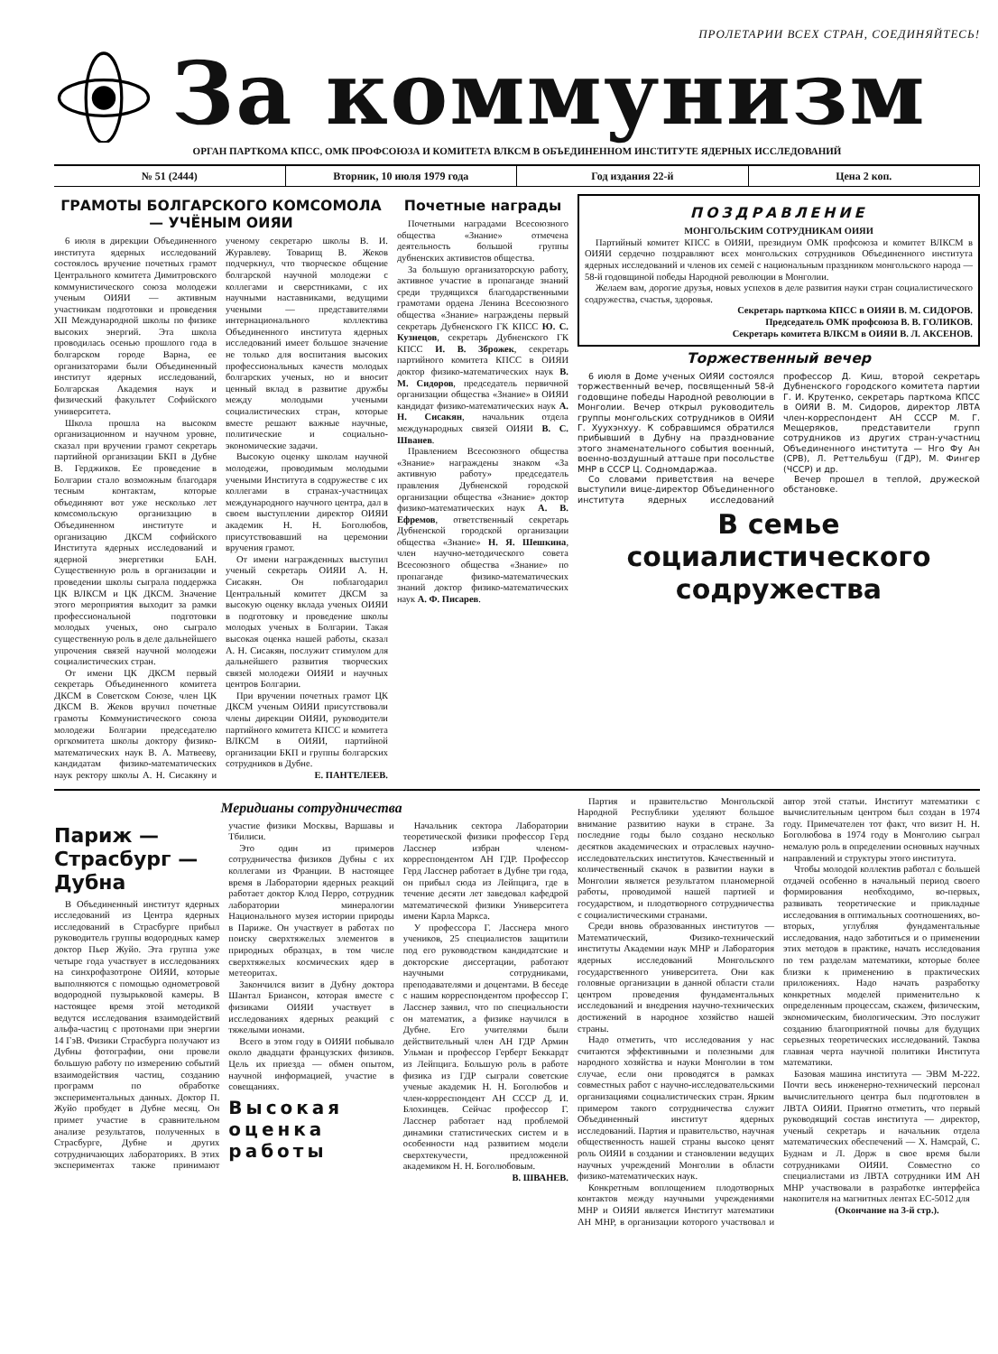ПРОЛЕТАРИИ ВСЕХ СТРАН, СОЕДИНЯЙТЕСЬ!
За коммунизм
ОРГАН ПАРТКОМА КПСС, ОМК ПРОФСОЮЗА И КОМИТЕТА ВЛКСМ В ОБЪЕДИНЕННОМ ИНСТИТУТЕ ЯДЕРНЫХ ИССЛЕДОВАНИЙ
№ 51 (2444) Вторник, 10 июля 1979 года Год издания 22-й Цена 2 коп.
ГРАМОТЫ БОЛГАРСКОГО КОМСОМОЛА — УЧЁНЫМ ОИЯИ
6 июля в дирекции Объединенного института ядерных исследований состоялось вручение почетных грамот Центрального комитета Димитровского коммунистического союза молодежи ученым ОИЯИ — активным участникам подготовки и проведения XII Международной школы по физике высоких энергий. Эта школа проводилась осенью прошлого года в болгарском городе Варна, ее организаторами были Объединенный институт ядерных исследований, Болгарская Академия наук и физический факультет Софийского университета.
Школа прошла на высоком организационном и научном уровне, сказал при вручении грамот секретарь партийной организации БКП в Дубне В. Герджиков. Ее проведение в Болгарии стало возможным благодаря тесным контактам, которые объединяют вот уже несколько лет комсомольскую организацию в Объединенном институте и организацию ДКСМ софийского Института ядерных исследований и ядерной энергетики БАН. Существенную роль в организации и проведении школы сыграла поддержка ЦК ВЛКСМ и ЦК ДКСМ. Значение этого мероприятия выходит за рамки профессиональной подготовки молодых ученых, оно сыграло существенную роль в деле дальнейшего упрочения связей научной молодежи социалистических стран.
От имени ЦК ДКСМ первый секретарь Объединенного комитета ДКСМ в Советском Союзе, член ЦК ДКСМ В. Жеков вручил почетные грамоты Коммунистического союза молодежи Болгарии председателю оргкомитета школы доктору физико-математических наук В. А. Матвееву, кандидатам физико-математических наук ректору школы А. Н. Сисакяну и ученому секретарю школы В. И. Журавлеву. Товарищ В. Жеков подчеркнул, что творческое общение болгарской научной молодежи с коллегами и сверстниками, с их научными наставниками, ведущими учеными — представителями интернационального коллектива Объединенного института ядерных исследований имеет большое значение не только для воспитания высоких профессиональных качеств молодых болгарских ученых, но и вносит ценный вклад в развитие дружбы между молодыми учеными социалистических стран, которые вместе решают важные научные, политические и социально-экономические задачи.
Высокую оценку школам научной молодежи, проводимым молодыми учеными Института в содружестве с их коллегами в странах-участницах международного научного центра, дал в своем выступлении директор ОИЯИ академик Н. Н. Боголюбов, присутствовавший на церемонии вручения грамот.
От имени награжденных выступил ученый секретарь ОИЯИ А. Н. Сисакян. Он поблагодарил Центральный комитет ДКСМ за высокую оценку вклада ученых ОИЯИ в подготовку и проведение школы молодых ученых в Болгарии. Такая высокая оценка нашей работы, сказал А. Н. Сисакян, послужит стимулом для дальнейшего развития творческих связей молодежи ОИЯИ и научных центров Болгарии.
При вручении почетных грамот ЦК ДКСМ ученым ОИЯИ присутствовали члены дирекции ОИЯИ, руководители партийного комитета КПСС и комитета ВЛКСМ в ОИЯИ, партийной организации БКП и группы болгарских сотрудников в Дубне.
Е. ПАНТЕЛЕЕВ.
Почетные награды
Почетными наградами Всесоюзного общества «Знание» отмечена деятельность большой группы дубненских активистов общества.
За большую организаторскую работу, активное участие в пропаганде знаний среди трудящихся благодарственными грамотами ордена Ленина Всесоюзного общества «Знание» награждены первый секретарь Дубненского ГК КПСС Ю. С. Кузнецов, секретарь Дубненского ГК КПСС И. В. Зброжек, секретарь партийного комитета КПСС в ОИЯИ доктор физико-математических наук В. М. Сидоров, председатель первичной организации общества «Знание» в ОИЯИ кандидат физико-математических наук А. Н. Сисакян, начальник отдела международных связей ОИЯИ В. С. Шванев.
Правлением Всесоюзного общества «Знание» награждены знаком «За активную работу» председатель правления Дубненской городской организации общества «Знание» доктор физико-математических наук А. В. Ефремов, ответственный секретарь Дубненской городской организации общества «Знание» Н. Я. Шешкина, член научно-методического совета Всесоюзного общества «Знание» по пропаганде физико-математических знаний доктор физико-математических наук А. Ф. Писарев.
ПОЗДРАВЛЕНИЕ
МОНГОЛЬСКИМ СОТРУДНИКАМ ОИЯИ
Партийный комитет КПСС в ОИЯИ, президиум ОМК профсоюза и комитет ВЛКСМ в ОИЯИ сердечно поздравляют всех монгольских сотрудников Объединенного института ядерных исследований и членов их семей с национальным праздником монгольского народа — 58-й годовщиной победы Народной революции в Монголии.
Желаем вам, дорогие друзья, новых успехов в деле развития науки стран социалистического содружества, счастья, здоровья.
Секретарь парткома КПСС в ОИЯИ В. М. СИДОРОВ.
Председатель ОМК профсоюза В. В. ГОЛИКОВ.
Секретарь комитета ВЛКСМ в ОИЯИ В. Л. АКСЕНОВ.
Торжественный вечер
6 июля в Доме ученых ОИЯИ состоялся торжественный вечер, посвященный 58-й годовщине победы Народной революции в Монголии. Вечер открыл руководитель группы монгольских сотрудников в ОИЯИ Г. Хуухэнхуу. К собравшимся обратился прибывший в Дубну на празднование этого знаменательного события военный, военно-воздушный атташе при посольстве МНР в СССР Ц. Содномдаржаа.
Со словами приветствия на вечере выступили вице-директор Объединенного института ядерных исследований профессор Д. Киш, второй секретарь Дубненского городского комитета партии Г. И. Крутенко, секретарь парткома КПСС в ОИЯИ В. М. Сидоров, директор ЛВТА член-корреспондент АН СССР М. Г. Мещеряков, представители групп сотрудников из других стран-участниц Объединенного института — Нго Фу Ан (СРВ), Л. Реттельбуш (ГДР), М. Фингер (ЧССР) и др.
Вечер прошел в теплой, дружеской обстановке.
В семье социалистического содружества
Меридианы сотрудничества
Париж — Страсбург — Дубна
В Объединенный институт ядерных исследований из Центра ядерных исследований в Страсбурге прибыл руководитель группы водородных камер доктор Пьер Жуйо. Эта группа уже четыре года участвует в исследованиях на синхрофазотроне ОИЯИ, которые выполняются с помощью однометровой водородной пузырьковой камеры. В настоящее время этой методикой ведутся исследования взаимодействий альфа-частиц с протонами при энергии 14 ГэВ. Физики Страсбурга получают из Дубны фотографии, они провели большую работу по измерению событий взаимодействия частиц, созданию программ по обработке экспериментальных данных. Доктор П. Жуйо пробудет в Дубне месяц. Он примет участие в сравнительном анализе результатов, полученных в Страсбурге, Дубне и других сотрудничающих лабораториях. В этих экспериментах также принимают участие физики Москвы, Варшавы и Тбилиси.
Это один из примеров сотрудничества физиков Дубны с их коллегами из Франции. В настоящее время в Лаборатории ядерных реакций работает доктор Клод Перро, сотрудник лаборатории минералогии Национального музея истории природы в Париже. Он участвует в работах по поиску сверхтяжелых элементов в природных образцах, в том числе сверхтяжелых космических ядер в метеоритах.
Закончился визит в Дубну доктора Шантал Бриансон, которая вместе с физиками ОИЯИ участвует в исследованиях ядерных реакций с тяжелыми ионами.
Всего в этом году в ОИЯИ побывало около двадцати французских физиков. Цель их приезда — обмен опытом, научной информацией, участие в совещаниях.
Высокая оценка работы
Начальник сектора Лаборатории теоретической физики профессор Герд Ласснер избран членом-корреспондентом АН ГДР. Профессор Герд Ласснер работает в Дубне три года, он прибыл сюда из Лейпцига, где в течение десяти лет заведовал кафедрой математической физики Университета имени Карла Маркса.
У профессора Г. Ласснера много учеников, 25 специалистов защитили под его руководством кандидатские и докторские диссертации, работают научными сотрудниками, преподавателями и доцентами. В беседе с нашим корреспондентом профессор Г. Ласснер заявил, что по специальности он математик, а физике научился в Дубне. Его учителями были действительный член АН ГДР Армин Ульман и профессор Герберт Беккардт из Лейпцига. Большую роль в работе физика из ГДР сыграли советские ученые академик Н. Н. Боголюбов и член-корреспондент АН СССР Д. И. Блохинцев. Сейчас профессор Г. Ласснер работает над проблемой динамики статистических систем и в особенности над развитием модели сверхтекучести, предложенной академиком Н. Н. Боголюбовым.
В. ШВАНЕВ.
Партия и правительство Монгольской Народной Республики уделяют большое внимание развитию науки в стране. За последние годы было создано несколько десятков академических и отраслевых научно-исследовательских институтов. Качественный и количественный скачок в развитии науки в Монголии является результатом планомерной работы, проводимой нашей партией и государством, и плодотворного сотрудничества с социалистическими странами.
Среди вновь образованных институтов — Математический, Физико-технический институты Академии наук МНР и Лаборатория ядерных исследований Монгольского государственного университета. Они как головные организации в данной области стали центром проведения фундаментальных исследований и внедрения научно-технических достижений в народное хозяйство нашей страны.
Надо отметить, что исследования у нас считаются эффективными и полезными для народного хозяйства и науки Монголии в том случае, если они проводятся в рамках совместных работ с научно-исследовательскими организациями социалистических стран. Ярким примером такого сотрудничества служит Объединенный институт ядерных исследований. Партия и правительство, научная общественность нашей страны высоко ценят роль ОИЯИ в создании и становлении ведущих научных учреждений Монголии в области физико-математических наук.
Конкретным воплощением плодотворных контактов между научными учреждениями МНР и ОИЯИ является Институт математики АН МНР, в организации которого участвовал и автор этой статьи. Институт математики с вычислительным центром был создан в 1974 году. Примечателен тот факт, что визит Н. Н. Боголюбова в 1974 году в Монголию сыграл немалую роль в определении основных научных направлений и структуры этого института.
Чтобы молодой коллектив работал с большей отдачей особенно в начальный период своего формирования необходимо, во-первых, развивать теоретические и прикладные исследования в оптимальных соотношениях, во-вторых, углубляя фундаментальные исследования, надо заботиться и о применении этих методов в практике, начать исследования по тем разделам математики, которые более близки к применению в практических приложениях. Надо начать разработку конкретных моделей применительно к определенным процессам, скажем, физическим, экономическим, биологическим. Это послужит созданию благоприятной почвы для будущих серьезных теоретических исследований. Такова главная черта научной политики Института математики.
Базовая машина института — ЭВМ М-222. Почти весь инженерно-технический персонал вычислительного центра был подготовлен в ЛВТА ОИЯИ. Приятно отметить, что первый руководящий состав института — директор, ученый секретарь и начальник отдела математических обеспечений — Х. Намсрай, С. Буднам и Л. Дорж в свое время были сотрудниками ОИЯИ. Совместно со специалистами из ЛВТА сотрудники ИМ АН МНР участвовали в разработке интерфейса накопителя на магнитных лентах ЕС-5012 для
(Окончание на 3-й стр.).